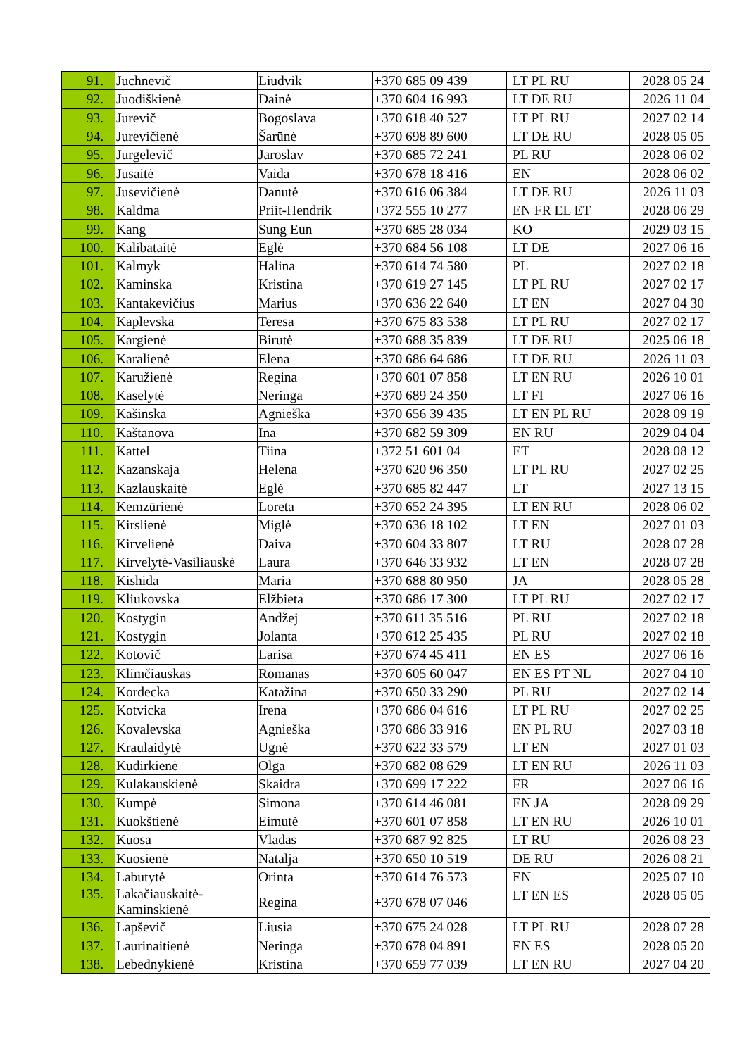| 91. | Juchnevič | Liudvik | +370 685 09 439 | LT PL RU | 2028 05 24 |
| 92. | Juodiškienė | Dainė | +370 604 16 993 | LT DE RU | 2026 11 04 |
| 93. | Jurevič | Bogoslava | +370 618 40 527 | LT PL RU | 2027 02 14 |
| 94. | Jurevičienė | Šarūnė | +370 698 89 600 | LT DE RU | 2028 05 05 |
| 95. | Jurgelevič | Jaroslav | +370 685 72 241 | PL RU | 2028 06 02 |
| 96. | Jusaitė | Vaida | +370 678 18 416 | EN | 2028 06 02 |
| 97. | Jusevičienė | Danutė | +370 616 06 384 | LT DE RU | 2026 11 03 |
| 98. | Kaldma | Priit-Hendrik | +372 555 10 277 | EN FR EL ET | 2028 06 29 |
| 99. | Kang | Sung Eun | +370 685 28 034 | KO | 2029 03 15 |
| 100. | Kalibataitė | Eglė | +370 684 56 108 | LT DE | 2027 06 16 |
| 101. | Kalmyk | Halina | +370 614 74 580 | PL | 2027 02 18 |
| 102. | Kaminska | Kristina | +370 619 27 145 | LT PL RU | 2027 02 17 |
| 103. | Kantakevičius | Marius | +370 636 22 640 | LT EN | 2027 04 30 |
| 104. | Kaplevska | Teresa | +370 675 83 538 | LT PL RU | 2027 02 17 |
| 105. | Kargienė | Birutė | +370 688 35 839 | LT DE RU | 2025 06 18 |
| 106. | Karalienė | Elena | +370 686 64 686 | LT DE RU | 2026 11 03 |
| 107. | Karužienė | Regina | +370 601 07 858 | LT EN RU | 2026 10 01 |
| 108. | Kaselytė | Neringa | +370 689 24 350 | LT FI | 2027 06 16 |
| 109. | Kašinska | Agnieška | +370 656 39 435 | LT EN PL RU | 2028 09 19 |
| 110. | Kaštanova | Ina | +370 682 59 309 | EN RU | 2029 04 04 |
| 111. | Kattel | Tiina | +372 51 601 04 | ET | 2028 08 12 |
| 112. | Kazanskaja | Helena | +370 620 96 350 | LT PL RU | 2027 02 25 |
| 113. | Kazlauskaitė | Eglė | +370 685 82 447 | LT | 2027 13 15 |
| 114. | Kemzūrienė | Loreta | +370 652 24 395 | LT EN RU | 2028 06 02 |
| 115. | Kirslienė | Miglė | +370 636 18 102 | LT EN | 2027 01 03 |
| 116. | Kirvelienė | Daiva | +370 604 33 807 | LT RU | 2028 07 28 |
| 117. | Kirvelytė-Vasiliauskė | Laura | +370 646 33 932 | LT EN | 2028 07 28 |
| 118. | Kishida | Maria | +370 688 80 950 | JA | 2028 05 28 |
| 119. | Kliukovska | Elžbieta | +370 686 17 300 | LT PL RU | 2027 02 17 |
| 120. | Kostygin | Andžej | +370 611 35 516 | PL RU | 2027 02 18 |
| 121. | Kostygin | Jolanta | +370 612 25 435 | PL RU | 2027 02 18 |
| 122. | Kotovič | Larisa | +370 674 45 411 | EN ES | 2027 06 16 |
| 123. | Klimčiauskas | Romanas | +370 605 60 047 | EN ES PT NL | 2027 04 10 |
| 124. | Kordecka | Katažina | +370 650 33 290 | PL RU | 2027 02 14 |
| 125. | Kotvicka | Irena | +370 686 04 616 | LT PL RU | 2027 02 25 |
| 126. | Kovalevska | Agnieška | +370 686 33 916 | EN PL RU | 2027 03 18 |
| 127. | Kraulaidytė | Ugnė | +370 622 33 579 | LT EN | 2027 01 03 |
| 128. | Kudirkienė | Olga | +370 682 08 629 | LT EN RU | 2026 11 03 |
| 129. | Kulakauskienė | Skaidra | +370 699 17 222 | FR | 2027 06 16 |
| 130. | Kumpė | Simona | +370 614 46 081 | EN JA | 2028 09 29 |
| 131. | Kuokštienė | Eimutė | +370 601 07 858 | LT EN RU | 2026 10 01 |
| 132. | Kuosa | Vladas | +370 687 92 825 | LT RU | 2026 08 23 |
| 133. | Kuosienė | Natalja | +370 650 10 519 | DE RU | 2026 08 21 |
| 134. | Labutytė | Orinta | +370 614 76 573 | EN | 2025 07 10 |
| 135. | Lakačiauskaitė- Kaminskienė | Regina | +370 678 07 046 | LT EN ES | 2028 05 05 |
| 136. | Lapševič | Liusia | +370 675 24 028 | LT PL RU | 2028 07 28 |
| 137. | Laurinaitienė | Neringa | +370 678 04 891 | EN ES | 2028 05 20 |
| 138. | Lebednykienė | Kristina | +370 659 77 039 | LT EN RU | 2027 04 20 |